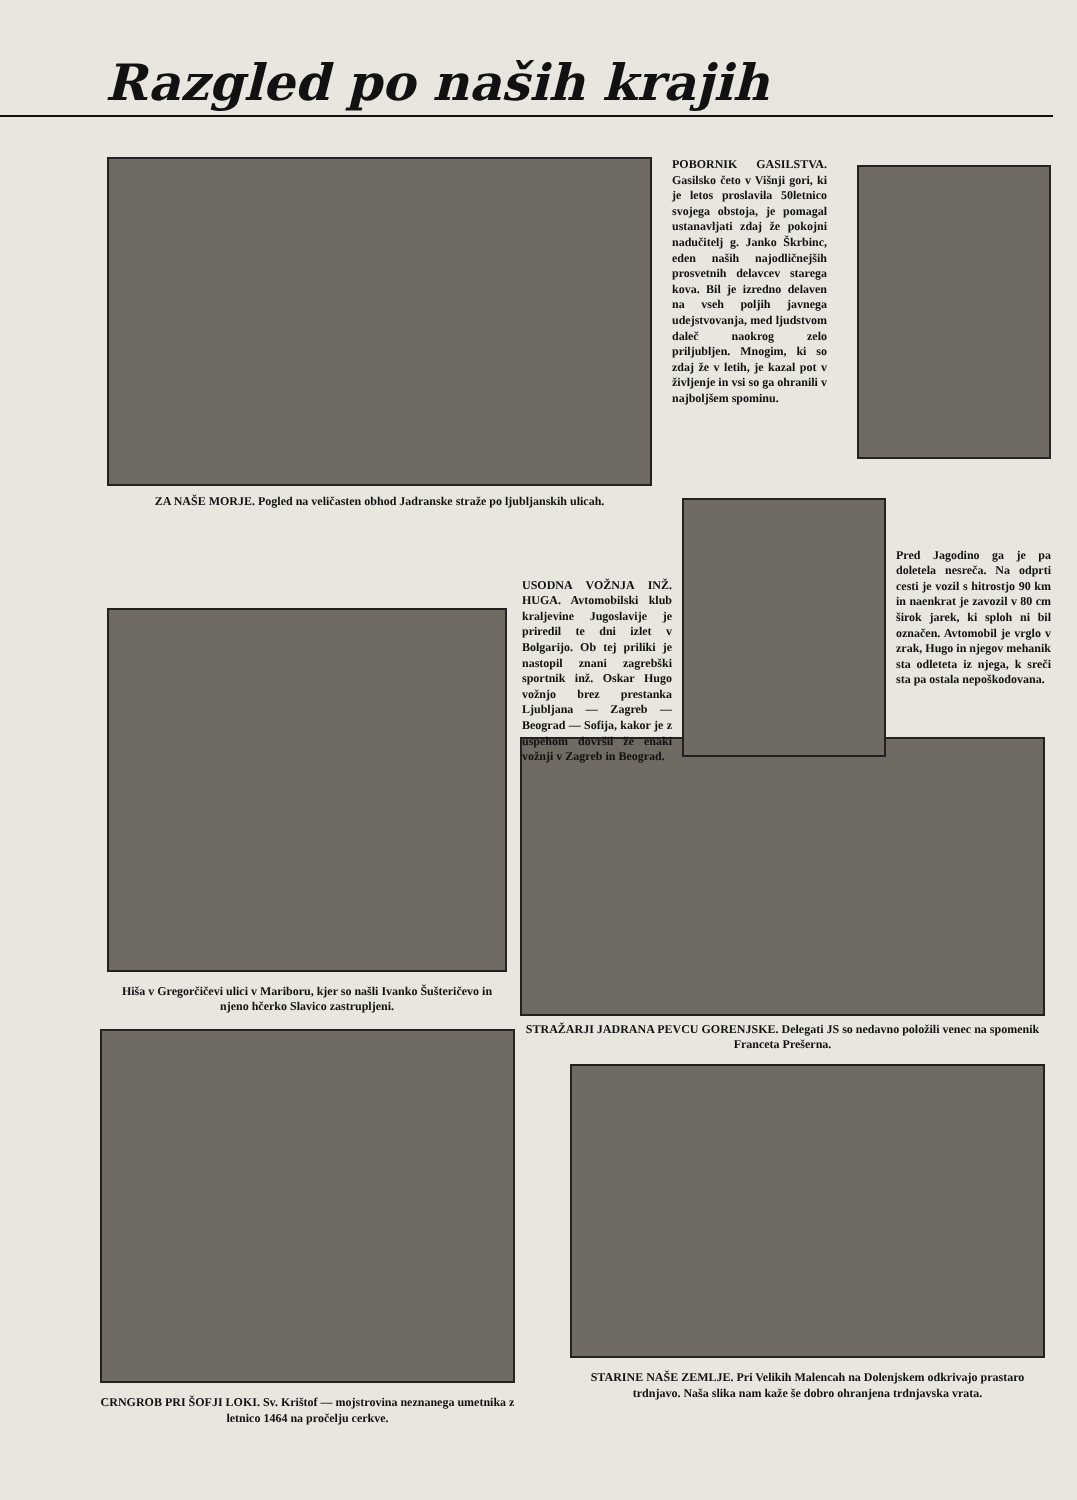Razgled po naših krajih
ZA NAŠE MORJE. Pogled na veličasten obhod Jadranske straže po ljubljanskih ulicah.
POBORNIK GASILSTVA. Gasilsko četo v Višnji gori, ki je letos proslavila 50letnico svojega obstoja, je pomagal ustanavljati zdaj že pokojni nadučitelj g. Janko Škrbinc, eden naših najodličnejših prosvetnih delavcev starega kova. Bil je izredno delaven na vseh poljih javnega udejstvovanja, med ljudstvom daleč naokrog zelo priljubljen. Mnogim, ki so zdaj že v letih, je kazal pot v življenje in vsi so ga ohranili v najboljšem spominu.
Hiša v Gregorčičevi ulici v Mariboru, kjer so našli Ivanko Šušteričevo in njeno hčerko Slavico zastrupljeni.
USODNA VOŽNJA INŽ. HUGA. Avtomobilski klub kraljevine Jugoslavije je priredil te dni izlet v Bolgarijo. Ob tej priliki je nastopil znani zagrebški sportnik inž. Oskar Hugo vožnjo brez prestanka Ljubljana — Zagreb — Beograd — Sofija, kakor je z uspehom dovršil že enaki vožnji v Zagreb in Beograd.
Pred Jagodino ga je pa doletela nesreča. Na odprti cesti je vozil s hitrostjo 90 km in naenkrat je zavozil v 80 cm širok jarek, ki sploh ni bil označen. Avtomobil je vrglo v zrak, Hugo in njegov mehanik sta odleteta iz njega, k sreči sta pa ostala nepoškodovana.
STRAŽARJI JADRANA PEVCU GORENJSKE. Delegati JS so nedavno položili venec na spomenik Franceta Prešerna.
CRNGROB PRI ŠOFJI LOKI. Sv. Krištof — mojstrovina neznanega umetnika z letnico 1464 na pročelju cerkve.
STARINE NAŠE ZEMLJE. Pri Velikih Malencah na Dolenjskem odkrivajo prastaro trdnjavo. Naša slika nam kaže še dobro ohranjena trdnjavska vrata.